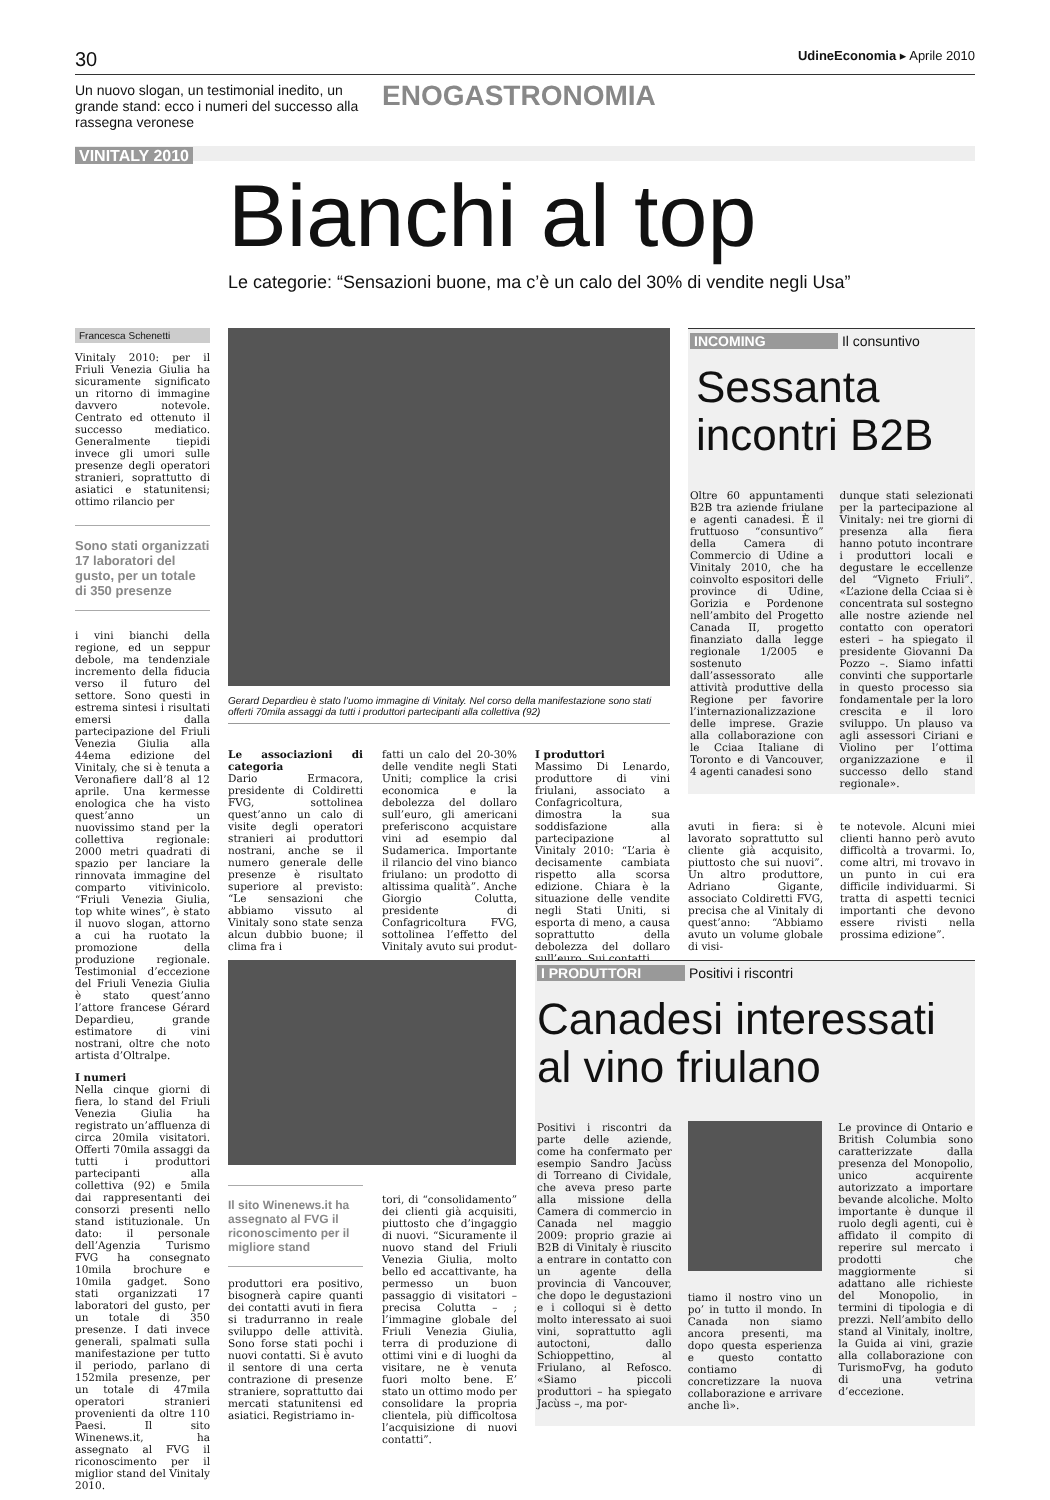30 UdineEconomia ▸ Aprile 2010
Un nuovo slogan, un testimonial inedito, un grande stand: ecco i numeri del successo alla rassegna veronese
ENOGASTRONOMIA
VINITALY 2010
Bianchi al top
Le categorie: “Sensazioni buone, ma c’è un calo del 30% di vendite negli Usa”
Francesca Schenetti
Vinitaly 2010: per il Friuli Venezia Giulia ha sicuramente significato un ritorno di immagine davvero notevole. Centrato ed ottenuto il successo mediatico. Generalmente tiepidi invece gli umori sulle presenze degli operatori stranieri, soprattutto di asiatici e statunitensi; ottimo rilancio per
Sono stati organizzati 17 laboratori del gusto, per un totale di 350 presenze
i vini bianchi della regione, ed un seppur debole, ma tendenziale incremento della fiducia verso il futuro del settore. Sono questi in estrema sintesi i risultati emersi dalla partecipazione del Friuli Venezia Giulia alla 44ema edizione del Vinitaly, che si è tenuta a Veronafiere dall’8 al 12 aprile. Una kermesse enologica che ha visto quest’anno un nuovissimo stand per la collettiva regionale: 2000 metri quadrati di spazio per lanciare la rinnovata immagine del comparto vitivinicolo. “Friuli Venezia Giulia, top white wines”, è stato il nuovo slogan, attorno a cui ha ruotato la promozione della produzione regionale. Testimonial d’eccezione del Friuli Venezia Giulia è stato quest’anno l’attore francese Gérard Depardieu, grande estimatore di vini nostrani, oltre che noto artista d’Oltralpe.
I numeri
Nella cinque giorni di fiera, lo stand del Friuli Venezia Giulia ha registrato un’affluenza di circa 20mila visitatori. Offerti 70mila assaggi da tutti i produttori partecipanti alla collettiva (92) e 5mila dai rappresentanti dei consorzi presenti nello stand istituzionale. Un dato: il personale dell’Agenzia Turismo FVG ha consegnato 10mila brochure e 10mila gadget. Sono stati organizzati 17 laboratori del gusto, per un totale di 350 presenze. I dati invece generali, spalmati sulla manifestazione per tutto il periodo, parlano di 152mila presenze, per un totale di 47mila operatori stranieri provenienti da oltre 110 Paesi. Il sito Winenews.it, ha assegnato al FVG il riconoscimento per il miglior stand del Vinitaly 2010.
Gerard Depardieu è stato l’uomo immagine di Vinitaly. Nel corso della manifestazione sono stati offerti 70mila assaggi da tutti i produttori partecipanti alla collettiva (92)
Le associazioni di categoria
Dario Ermacora, presidente di Coldiretti FVG, sottolinea quest’anno un calo di visite degli operatori stranieri ai produttori nostrani, anche se il numero generale delle presenze è risultato superiore al previsto: “Le sensazioni che abbiamo vissuto al Vinitaly sono state senza alcun dubbio buone; il clima fra i
fatti un calo del 20-30% delle vendite negli Stati Uniti; complice la crisi economica e la debolezza del dollaro sull’euro, gli americani preferiscono acquistare vini ad esempio dal Sudamerica. Importante il rilancio del vino bianco friulano: un prodotto di altissima qualità”. Anche Giorgio Colutta, presidente di Confagricoltura FVG, sottolinea l’effetto del Vinitaly avuto sui produt-
I produttori
Massimo Di Lenardo, produttore di vini friulani, associato a Confagricoltura, dimostra la sua soddisfazione alla partecipazione al Vinitaly 2010: “L’aria è decisamente cambiata rispetto alla scorsa edizione. Chiara è la situazione delle vendite negli Stati Uniti, si esporta di meno, a causa soprattutto della debolezza del dollaro sull’euro. Sui contatti
INCOMING Il consuntivo
Sessanta incontri B2B
Oltre 60 appuntamenti B2B tra aziende friulane e agenti canadesi. È il fruttuoso “consuntivo” della Camera di Commercio di Udine a Vinitaly 2010, che ha coinvolto espositori delle province di Udine, Gorizia e Pordenone nell’ambito del Progetto Canada II, progetto finanziato dalla legge regionale 1/2005 e sostenuto dall’assessorato alle attività produttive della Regione per favorire l’internazionalizzazione delle imprese. Grazie alla collaborazione con le Cciaa Italiane di Toronto e di Vancouver, 4 agenti canadesi sono
dunque stati selezionati per la partecipazione al Vinitaly: nei tre giorni di presenza alla fiera hanno potuto incontrare i produttori locali e degustare le eccellenze del “Vigneto Friuli”. «L’azione della Cciaa si è concentrata sul sostegno alle nostre aziende nel contatto con operatori esteri – ha spiegato il presidente Giovanni Da Pozzo –. Siamo infatti convinti che supportarle in questo processo sia fondamentale per la loro crescita e il loro sviluppo. Un plauso va agli assessori Ciriani e Violino per l’ottima organizzazione e il successo dello stand regionale».
avuti in fiera: si è lavorato soprattutto sul cliente già acquisito, piuttosto che sui nuovi”. Un altro produttore, Adriano Gigante, associato Coldiretti FVG, precisa che al Vinitaly di quest’anno: “Abbiamo avuto un volume globale di visi-
te notevole. Alcuni miei clienti hanno però avuto difficoltà a trovarmi. Io, come altri, mi trovavo in un punto in cui era difficile individuarmi. Si tratta di aspetti tecnici importanti che devono essere rivisti nella prossima edizione”.
Il sito Winenews.it ha assegnato al FVG il riconoscimento per il migliore stand
produttori era positivo, bisognerà capire quanti dei contatti avuti in fiera si tradurranno in reale sviluppo delle attività. Sono forse stati pochi i nuovi contatti. Si è avuto il sentore di una certa contrazione di presenze straniere, soprattutto dai mercati statunitensi ed asiatici. Registriamo in-
tori, di “consolidamento” dei clienti già acquisiti, piuttosto che d’ingaggio di nuovi. “Sicuramente il nuovo stand del Friuli Venezia Giulia, molto bello ed accattivante, ha permesso un buon passaggio di visitatori – precisa Colutta – ; l’immagine globale del Friuli Venezia Giulia, terra di produzione di ottimi vini e di luoghi da visitare, ne è venuta fuori molto bene. E’ stato un ottimo modo per consolidare la propria clientela, più difficoltosa l’acquisizione di nuovi contatti”.
I PRODUTTORI Positivi i riscontri
Canadesi interessati al vino friulano
Positivi i riscontri da parte delle aziende, come ha confermato per esempio Sandro Jacùss di Torreano di Cividale, che aveva preso parte alla missione della Camera di commercio in Canada nel maggio 2009: proprio grazie ai B2B di Vinitaly è riuscito a entrare in contatto con un agente della provincia di Vancouver, che dopo le degustazioni e i colloqui si è detto molto interessato ai suoi vini, soprattutto agli autoctoni, dallo Schioppettino, al Friulano, al Refosco. «Siamo piccoli produttori – ha spiegato Jacùss –, ma por-
tiamo il nostro vino un po’ in tutto il mondo. In Canada non siamo ancora presenti, ma dopo questa esperienza e questo contatto contiamo di concretizzare la nuova collaborazione e arrivare anche lì».
Le province di Ontario e British Columbia sono caratterizzate dalla presenza del Monopolio, unico acquirente autorizzato a importare bevande alcoliche. Molto importante è dunque il ruolo degli agenti, cui è affidato il compito di reperire sul mercato i prodotti che maggiormente si adattano alle richieste del Monopolio, in termini di tipologia e di prezzi. Nell’ambito dello stand al Vinitaly, inoltre, la Guida ai vini, grazie alla collaborazione con TurismoFvg, ha goduto di una vetrina d’eccezione.